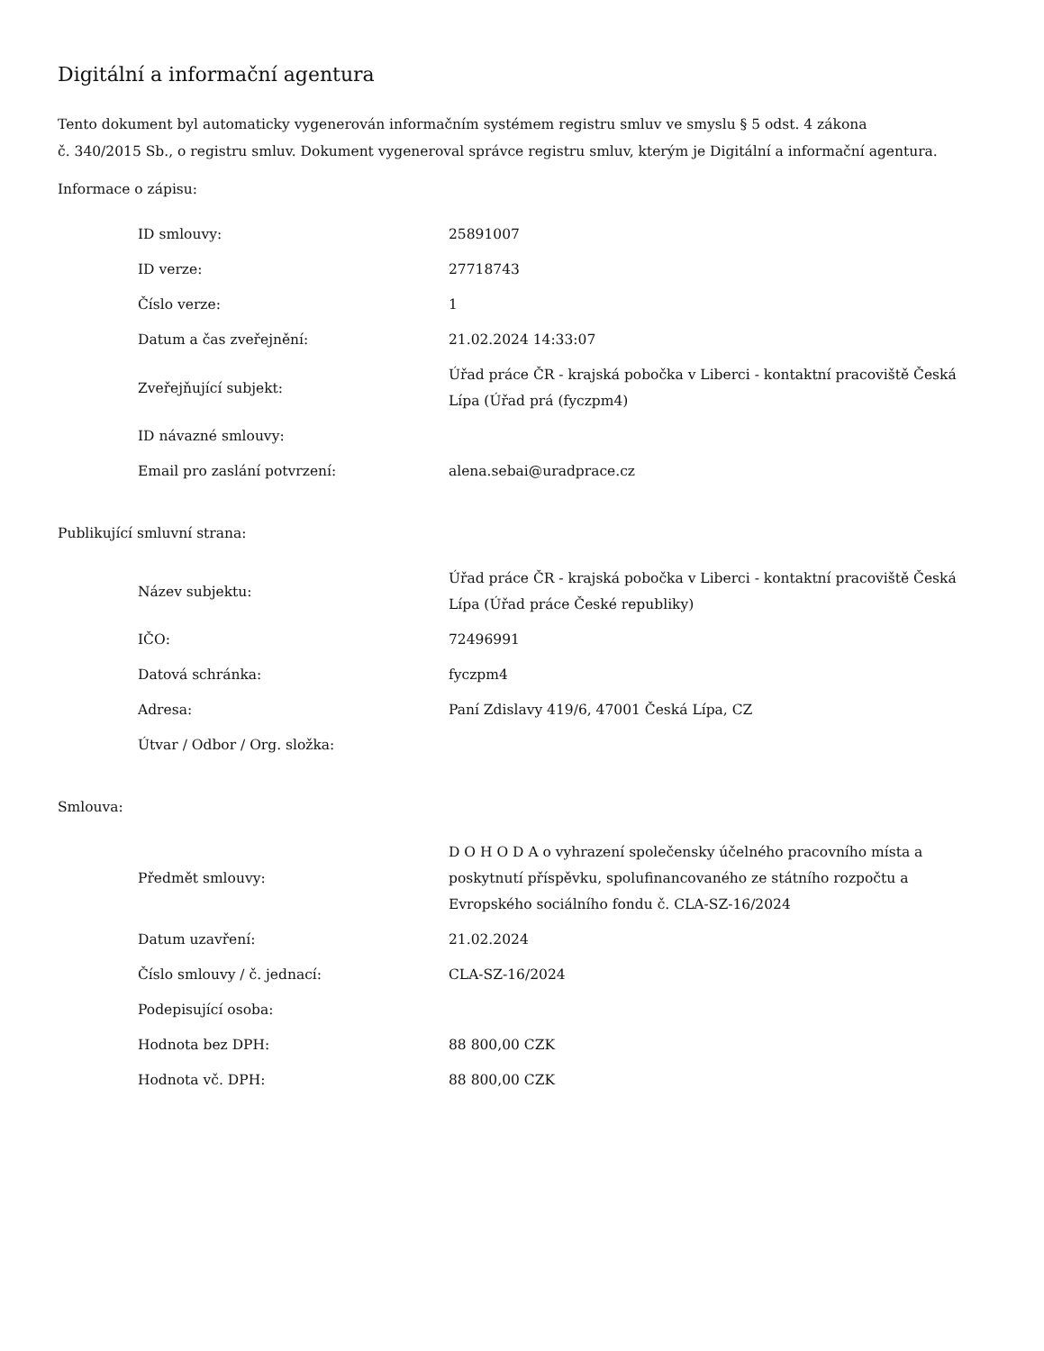Digitální a informační agentura
Tento dokument byl automaticky vygenerován informačním systémem registru smluv ve smyslu § 5 odst. 4 zákona
č. 340/2015 Sb., o registru smluv. Dokument vygeneroval správce registru smluv, kterým je Digitální a informační agentura.
Informace o zápisu:
| ID smlouvy: | 25891007 |
| ID verze: | 27718743 |
| Číslo verze: | 1 |
| Datum a čas zveřejnění: | 21.02.2024 14:33:07 |
| Zveřejňující subjekt: | Úřad práce ČR - krajská pobočka v Liberci - kontaktní pracoviště Česká Lípa (Úřad prá (fyczpm4) |
| ID návazné smlouvy: | |
| Email pro zaslání potvrzení: | alena.sebai@uradprace.cz |
Publikující smluvní strana:
| Název subjektu: | Úřad práce ČR - krajská pobočka v Liberci - kontaktní pracoviště Česká Lípa (Úřad práce České republiky) |
| IČO: | 72496991 |
| Datová schránka: | fyczpm4 |
| Adresa: | Paní Zdislavy 419/6, 47001 Česká Lípa, CZ |
| Útvar / Odbor / Org. složka: | |
Smlouva:
| Předmět smlouvy: | D O H O D A o vyhrazení společensky účelného pracovního místa a poskytnutí příspěvku, spolufinancovaného ze státního rozpočtu a Evropského sociálního fondu č. CLA-SZ-16/2024 |
| Datum uzavření: | 21.02.2024 |
| Číslo smlouvy / č. jednací: | CLA-SZ-16/2024 |
| Podepisující osoba: | |
| Hodnota bez DPH: | 88 800,00 CZK |
| Hodnota vč. DPH: | 88 800,00 CZK |